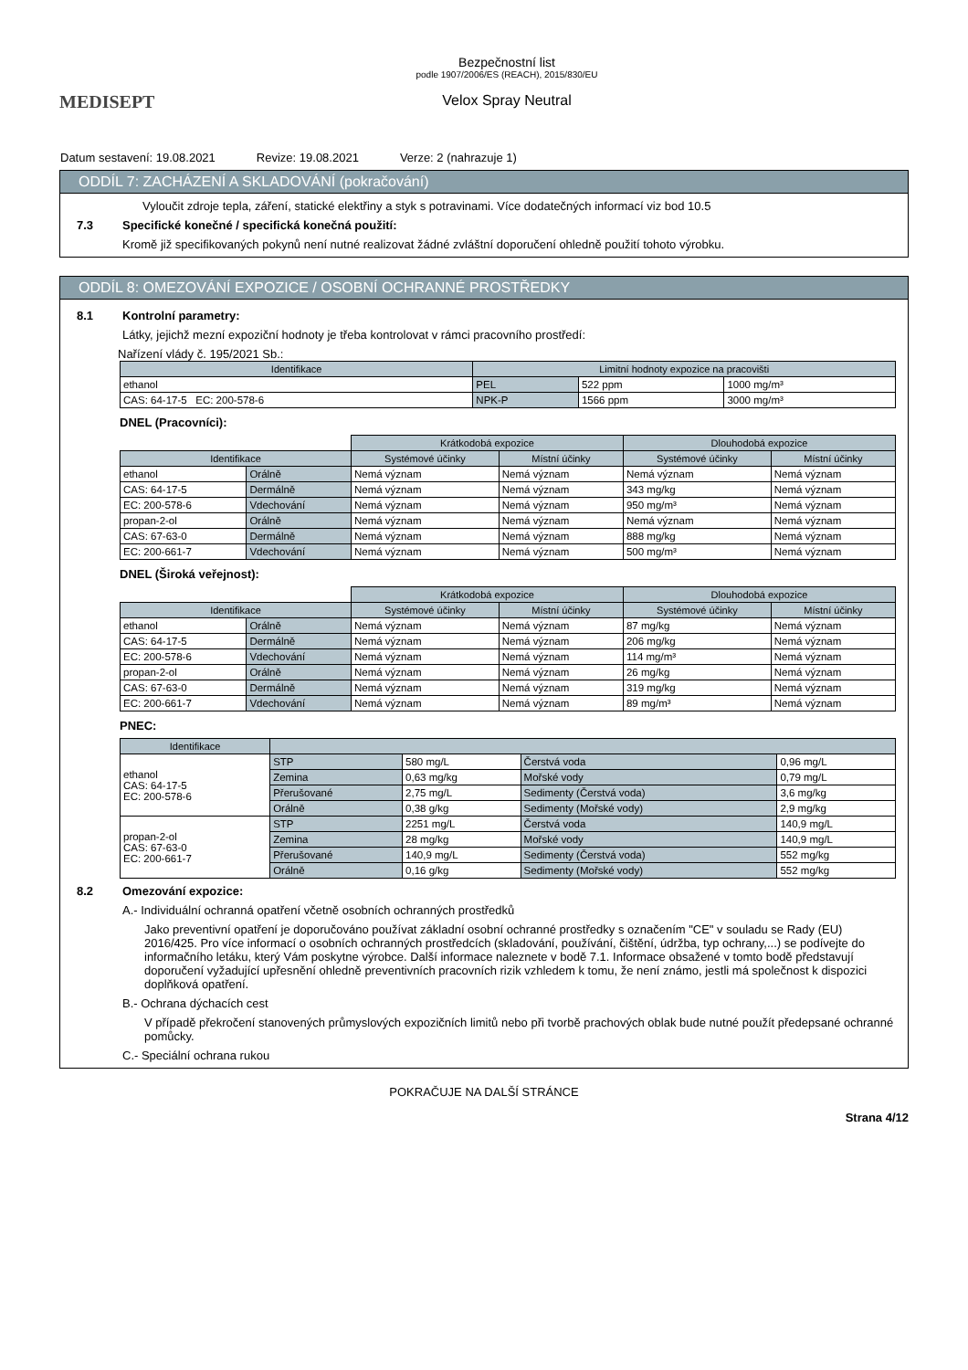MEDISEPT
Bezpečnostní list
podle 1907/2006/ES (REACH), 2015/830/EU
Velox Spray Neutral
Datum sestavení: 19.08.2021 Revize: 19.08.2021 Verze: 2 (nahrazuje 1)
ODDÍL 7: ZACHÁZENÍ A SKLADOVÁNÍ (pokračování)
Vyloučit zdroje tepla, záření, statické elektřiny a styk s potravinami. Více dodatečných informací viz bod 10.5
7.3 Specifické konečné / specifická konečná použití:
Kromě již specifikovaných pokynů není nutné realizovat žádné zvláštní doporučení ohledně použití tohoto výrobku.
ODDÍL 8: OMEZOVÁNÍ EXPOZICE / OSOBNÍ OCHRANNÉ PROSTŘEDKY
8.1 Kontrolní parametry:
Látky, jejichž mezní expoziční hodnoty je třeba kontrolovat v rámci pracovního prostředí:
Nařízení vlády č. 195/2021 Sb.:
| Identifikace | Limitní hodnoty expozice na pracovišti | | |
| --- | --- | --- | --- |
| ethanol | PEL | 522 ppm | 1000 mg/m³ |
| CAS: 64-17-5 EC: 200-578-6 | NPK-P | 1566 ppm | 3000 mg/m³ |
DNEL (Pracovníci):
| | | Krátkodobá expozice | | Dlouhodobá expozice | |
| Identifikace | | Systémové účinky | Místní účinky | Systémové účinky | Místní účinky |
| ethanol | Orálně | Nemá význam | Nemá význam | Nemá význam | Nemá význam |
| CAS: 64-17-5 | Dermálně | Nemá význam | Nemá význam | 343 mg/kg | Nemá význam |
| EC: 200-578-6 | Vdechování | Nemá význam | Nemá význam | 950 mg/m³ | Nemá význam |
| propan-2-ol | Orálně | Nemá význam | Nemá význam | Nemá význam | Nemá význam |
| CAS: 67-63-0 | Dermálně | Nemá význam | Nemá význam | 888 mg/kg | Nemá význam |
| EC: 200-661-7 | Vdechování | Nemá význam | Nemá význam | 500 mg/m³ | Nemá význam |
DNEL (Široká veřejnost):
| | | Krátkodobá expozice | | Dlouhodobá expozice | |
| Identifikace | | Systémové účinky | Místní účinky | Systémové účinky | Místní účinky |
| ethanol | Orálně | Nemá význam | Nemá význam | 87 mg/kg | Nemá význam |
| CAS: 64-17-5 | Dermálně | Nemá význam | Nemá význam | 206 mg/kg | Nemá význam |
| EC: 200-578-6 | Vdechování | Nemá význam | Nemá význam | 114 mg/m³ | Nemá význam |
| propan-2-ol | Orálně | Nemá význam | Nemá význam | 26 mg/kg | Nemá význam |
| CAS: 67-63-0 | Dermálně | Nemá význam | Nemá význam | 319 mg/kg | Nemá význam |
| EC: 200-661-7 | Vdechování | Nemá význam | Nemá význam | 89 mg/m³ | Nemá význam |
PNEC:
| Identifikace | | | | |
| --- | --- | --- | --- | --- |
| ethanol CAS: 64-17-5 EC: 200-578-6 | STP | 580 mg/L | Čerstvá voda | 0,96 mg/L |
| | Zemina | 0,63 mg/kg | Mořské vody | 0,79 mg/L |
| | Přerušované | 2,75 mg/L | Sedimenty (Čerstvá voda) | 3,6 mg/kg |
| | Orálně | 0,38 g/kg | Sedimenty (Mořské vody) | 2,9 mg/kg |
| propan-2-ol CAS: 67-63-0 EC: 200-661-7 | STP | 2251 mg/L | Čerstvá voda | 140,9 mg/L |
| | Zemina | 28 mg/kg | Mořské vody | 140,9 mg/L |
| | Přerušované | 140,9 mg/L | Sedimenty (Čerstvá voda) | 552 mg/kg |
| | Orálně | 0,16 g/kg | Sedimenty (Mořské vody) | 552 mg/kg |
8.2 Omezování expozice:
A.- Individuální ochranná opatření včetně osobních ochranných prostředků
Jako preventivní opatření je doporučováno používat základní osobní ochranné prostředky s označením "CE" v souladu se Rady (EU) 2016/425. Pro více informací o osobních ochranných prostředcích (skladování, používání, čištění, údržba, typ ochrany,...) se podívejte do informačního letáku, který Vám poskytne výrobce. Další informace naleznete v bodě 7.1. Informace obsažené v tomto bodě představují doporučení vyžadující upřesnění ohledně preventivních pracovních rizik vzhledem k tomu, že není známo, jestli má společnost k dispozici doplňková opatření.
B.- Ochrana dýchacích cest
V případě překročení stanovených průmyslových expozičních limitů nebo při tvorbě prachových oblak bude nutné použít předepsané ochranné pomůcky.
C.- Speciální ochrana rukou
POKRAČUJE NA DALŠÍ STRÁNCE
Strana 4/12